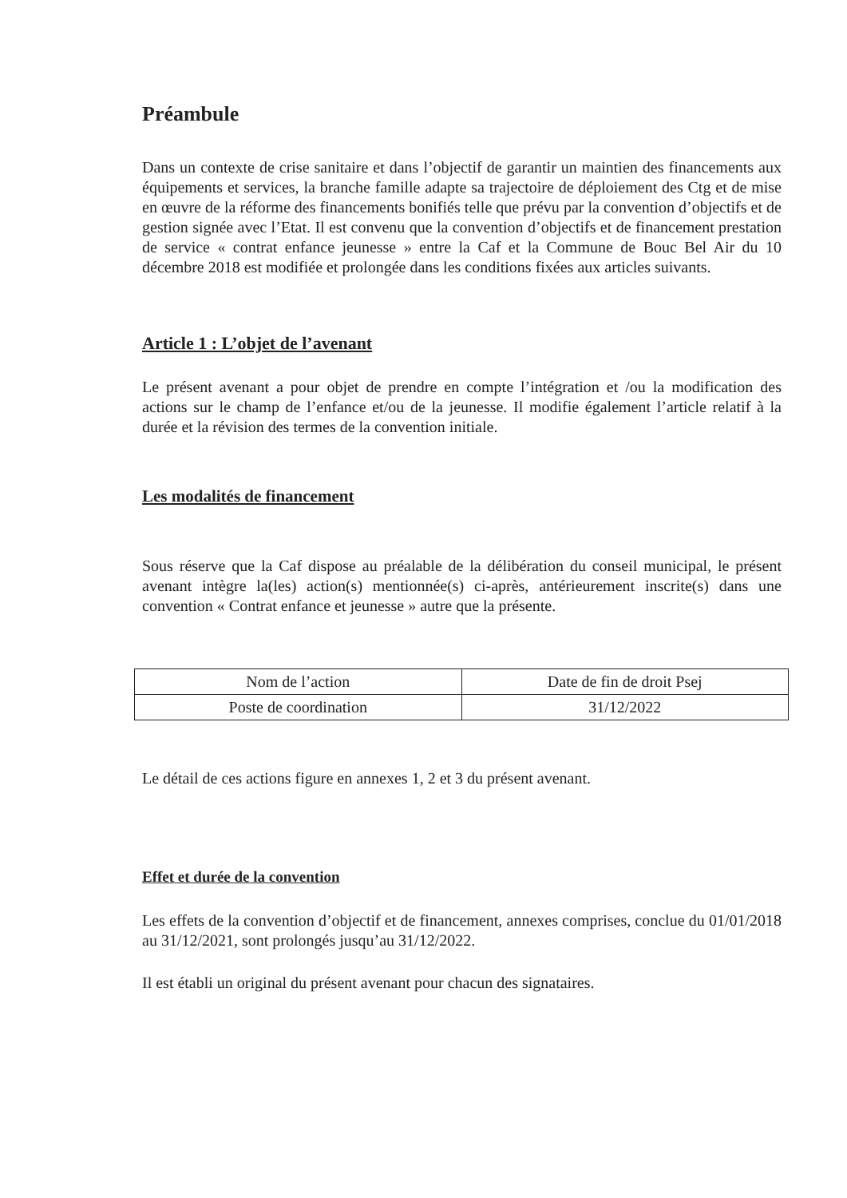Préambule
Dans un contexte de crise sanitaire et dans l’objectif de garantir un maintien des financements aux équipements et services, la branche famille adapte sa trajectoire de déploiement des Ctg et de mise en œuvre de la réforme des financements bonifiés telle que prévu par la convention d’objectifs et de gestion signée avec l’Etat. Il est convenu que la convention d’objectifs et de financement prestation de service « contrat enfance jeunesse » entre la Caf et la Commune de Bouc Bel Air du 10 décembre 2018 est modifiée et prolongée dans les conditions fixées aux articles suivants.
Article 1 : L’objet de l’avenant
Le présent avenant a pour objet de prendre en compte l’intégration et /ou la modification des actions sur le champ de l’enfance et/ou de la jeunesse. Il modifie également l’article relatif à la durée et la révision des termes de la convention initiale.
Les modalités de financement
Sous réserve que la Caf dispose au préalable de la délibération du conseil municipal, le présent avenant intègre la(les) action(s) mentionnée(s) ci-après, antérieurement inscrite(s) dans une convention « Contrat enfance et jeunesse » autre que la présente.
| Nom de l’action | Date de fin de droit Psej |
| Poste de coordination | 31/12/2022 |
Le détail de ces actions figure en annexes 1, 2 et 3 du présent avenant.
Effet et durée de la convention
Les effets de la convention d’objectif et de financement, annexes comprises, conclue du 01/01/2018 au 31/12/2021, sont prolongés jusqu’au 31/12/2022.
Il est établi un original du présent avenant pour chacun des signataires.